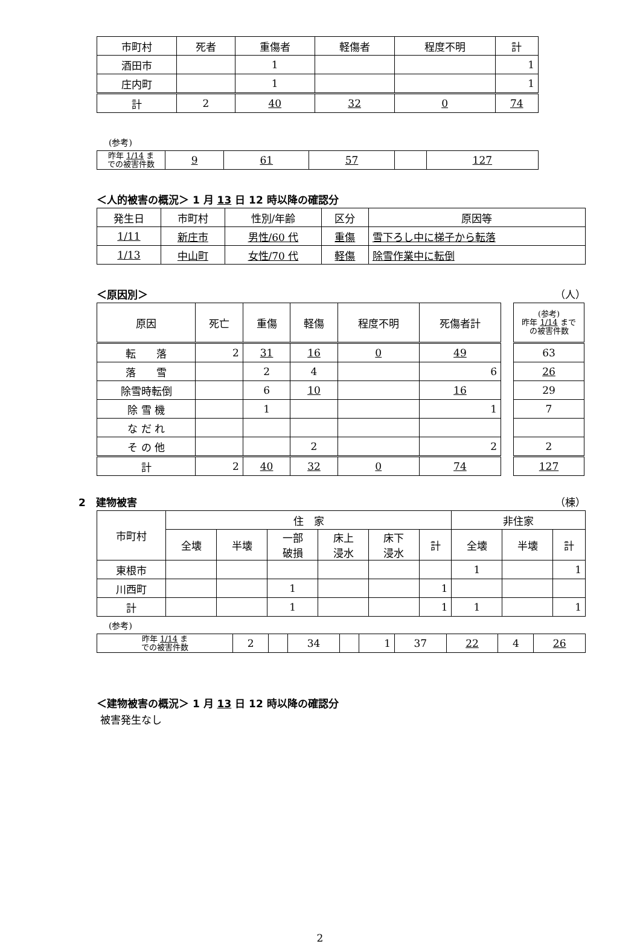| 市町村 | 死者 | 重傷者 | 軽傷者 | 程度不明 | 計 |
| --- | --- | --- | --- | --- | --- |
| 酒田市 | | 1 | | | 1 |
| 庄内町 | | 1 | | | 1 |
| 計 | 2 | 40 | 32 | 0 | 74 |
(参考)
| 昨年 1/14 ま での被害件数 | 9 | 61 | 57 | | 127 |
＜人的被害の概況＞ 1 月 13 日 12 時以降の確認分
| 発生日 | 市町村 | 性別/年齢 | 区分 | 原因等 |
| --- | --- | --- | --- | --- |
| 1/11 | 新庄市 | 男性/60 代 | 重傷 | 雪下ろし中に梯子から転落 |
| 1/13 | 中山町 | 女性/70 代 | 軽傷 | 除雪作業中に転倒 |
＜原因別＞ （人）
| 原因 | 死亡 | 重傷 | 軽傷 | 程度不明 | 死傷者計 |
| --- | --- | --- | --- | --- | --- |
| 転 落 | 2 | 31 | 16 | 0 | 49 |
| 落 雪 | | 2 | 4 | | 6 |
| 除雪時転倒 | | 6 | 10 | | 16 |
| 除 雪 機 | | 1 | | | 1 |
| な だ れ | | | | | |
| そ の 他 | | | 2 | | 2 |
| 計 | 2 | 40 | 32 | 0 | 74 |
| (参考) 昨年 1/14 まで の被害件数 |
| --- |
| 63 |
| 26 |
| 29 |
| 7 |
| 2 |
| 127 |
2　建物被害 （棟）
| 市町村 | 住 家 | | | | | | 非住家 | | |
| --- | --- | --- | --- | --- | --- | --- | --- | --- | --- |
| | 全壊 | 半壊 | 一部 破損 | 床上 浸水 | 床下 浸水 | 計 | 全壊 | 半壊 | 計 |
| 東根市 | | | | | | | 1 | | 1 |
| 川西町 | | | 1 | | | 1 | | | |
| 計 | | | 1 | | | 1 | 1 | | 1 |
(参考)
| 昨年 1/14 ま での被害件数 | 2 | | 34 | | 1 | 37 | 22 | 4 | 26 |
＜建物被害の概況＞ 1 月 13 日 12 時以降の確認分
被害発生なし
2